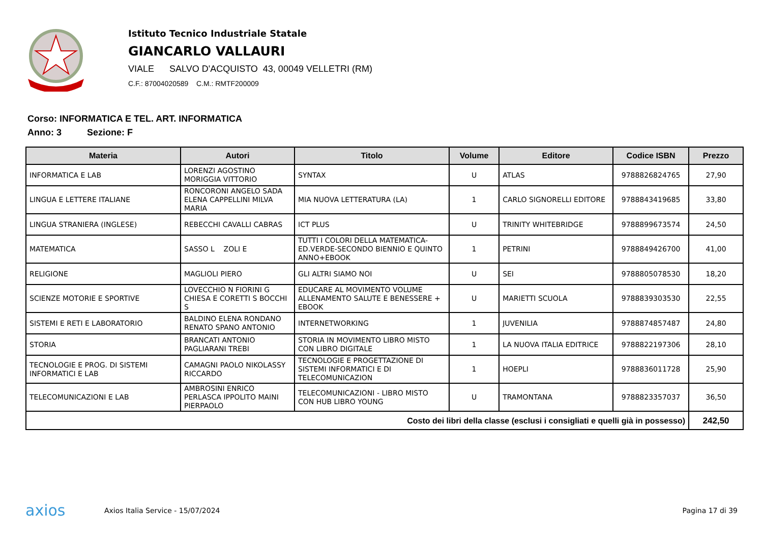Istituto Tecnico Industriale Statale
GIANCARLO VALLAURI
VIALE SALVO D'ACQUISTO 43, 00049 VELLETRI (RM)
C.F.: 87004020589 C.M.: RMTF200009
Corso: INFORMATICA E TEL. ART. INFORMATICA
Anno: 3 Sezione: F
| Materia | Autori | Titolo | Volume | Editore | Codice ISBN | Prezzo |
| --- | --- | --- | --- | --- | --- | --- |
| INFORMATICA E LAB | LORENZI AGOSTINO MORIGGIA VITTORIO | SYNTAX | U | ATLAS | 9788826824765 | 27,90 |
| LINGUA E LETTERE ITALIANE | RONCORONI ANGELO SADA ELENA CAPPELLINI MILVA MARIA | MIA NUOVA LETTERATURA (LA) | 1 | CARLO SIGNORELLI EDITORE | 9788843419685 | 33,80 |
| LINGUA STRANIERA (INGLESE) | REBECCHI CAVALLI CABRAS | ICT PLUS | U | TRINITY WHITEBRIDGE | 9788899673574 | 24,50 |
| MATEMATICA | SASSO L ZOLI E | TUTTI I COLORI DELLA MATEMATICA-ED.VERDE-SECONDO BIENNIO E QUINTO ANNO+EBOOK | 1 | PETRINI | 9788849426700 | 41,00 |
| RELIGIONE | MAGLIOLI PIERO | GLI ALTRI SIAMO NOI | U | SEI | 9788805078530 | 18,20 |
| SCIENZE MOTORIE E SPORTIVE | LOVECCHIO N FIORINI G CHIESA E CORETTI S BOCCHI S | EDUCARE AL MOVIMENTO VOLUME ALLENAMENTO SALUTE E BENESSERE + EBOOK | U | MARIETTI SCUOLA | 9788839303530 | 22,55 |
| SISTEMI E RETI E LABORATORIO | BALDINO ELENA RONDANO RENATO SPANO ANTONIO | INTERNETWORKING | 1 | JUVENILIA | 9788874857487 | 24,80 |
| STORIA | BRANCATI ANTONIO PAGLIARANI TREBI | STORIA IN MOVIMENTO LIBRO MISTO CON LIBRO DIGITALE | 1 | LA NUOVA ITALIA EDITRICE | 9788822197306 | 28,10 |
| TECNOLOGIE E PROG. DI SISTEMI INFORMATICI E LAB | CAMAGNI PAOLO NIKOLASSY RICCARDO | TECNOLOGIE E PROGETTAZIONE DI SISTEMI INFORMATICI E DI TELECOMUNICAZION | 1 | HOEPLI | 9788836011728 | 25,90 |
| TELECOMUNICAZIONI E LAB | AMBROSINI ENRICO PERLASCA IPPOLITO MAINI PIERPAOLO | TELECOMUNICAZIONI - LIBRO MISTO CON HUB LIBRO YOUNG | U | TRAMONTANA | 9788823357037 | 36,50 |
| Costo dei libri della classe (esclusi i consigliati e quelli già in possesso) | | | | | | 242,50 |
axios Axios Italia Service - 15/07/2024 Pagina 17 di 39